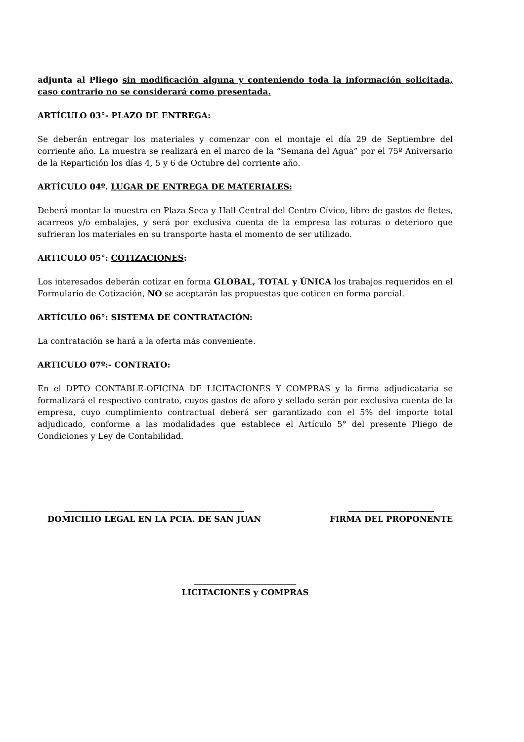adjunta al Pliego sin modificación alguna y conteniendo toda la información solicitada, caso contrario no se considerará como presentada.
ARTÍCULO 03°- PLAZO DE ENTREGA:
Se deberán entregar los materiales y comenzar con el montaje el día 29 de Septiembre del corriente año. La muestra se realizará en el marco de la “Semana del Agua” por el 75º Aniversario de la Repartición los días 4, 5 y 6 de Octubre del corriente año.
ARTÍCULO 04º. LUGAR DE ENTREGA DE MATERIALES:
Deberá montar la muestra en Plaza Seca y Hall Central del Centro Cívico, libre de gastos de fletes, acarreos y/o embalajes, y será por exclusiva cuenta de la empresa las roturas o deterioro que sufrieran los materiales en su transporte hasta el momento de ser utilizado.
ARTICULO 05°: COTIZACIONES:
Los interesados deberán cotizar en forma GLOBAL, TOTAL y ÚNICA los trabajos requeridos en el Formulario de Cotización, NO se aceptarán las propuestas que coticen en forma parcial.
ARTÍCULO 06°: SISTEMA DE CONTRATACIÓN:
La contratación se hará a la oferta más conveniente.
ARTICULO 07º:- CONTRATO:
En el DPTO CONTABLE-OFICINA DE LICITACIONES Y COMPRAS y la firma adjudicataria se formalizará el respectivo contrato, cuyos gastos de aforo y sellado serán por exclusiva cuenta de la empresa, cuyo cumplimiento contractual deberá ser garantizado con el 5% del importe total adjudicado, conforme a las modalidades que establece el Artículo 5° del presente Pliego de Condiciones y Ley de Contabilidad.
____________________________________________
DOMICILIO LEGAL EN LA PCIA. DE SAN JUAN
_____________________
FIRMA DEL PROPONENTE
_________________________
LICITACIONES y COMPRAS